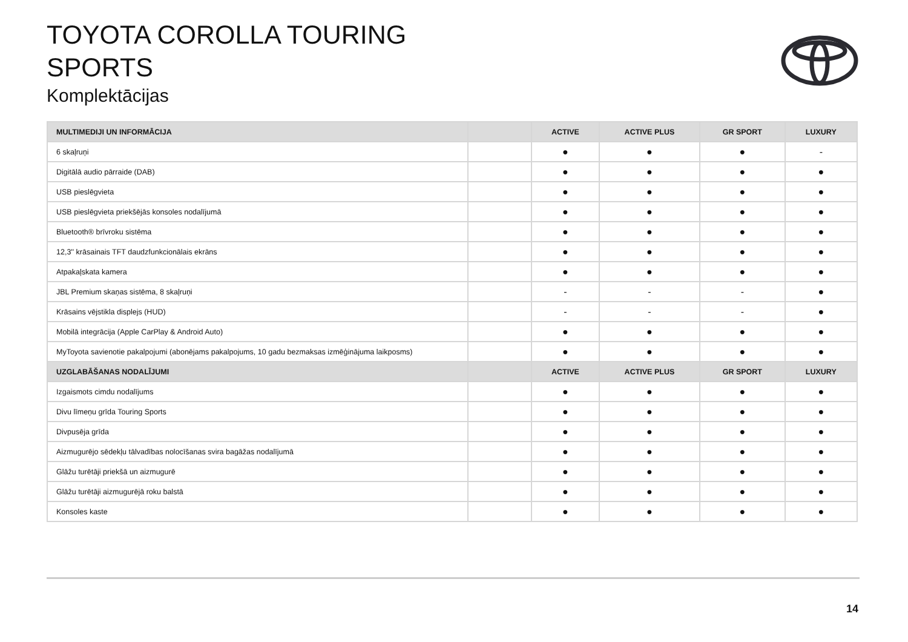TOYOTA COROLLA TOURING
SPORTS
Komplektācijas
| MULTIMEDIJI UN INFORMĀCIJA | | ACTIVE | ACTIVE PLUS | GR SPORT | LUXURY |
| --- | --- | --- | --- | --- | --- |
| 6 skaļruņi | | ● | ● | ● | - |
| Digitālā audio pārraide (DAB) | | ● | ● | ● | ● |
| USB pieslēgvieta | | ● | ● | ● | ● |
| USB pieslēgvieta priekšējās konsoles nodalījumā | | ● | ● | ● | ● |
| Bluetooth® brīvroku sistēma | | ● | ● | ● | ● |
| 12,3'' krāsainais TFT daudzfunkcionālais ekrāns | | ● | ● | ● | ● |
| Atpakaļskata kamera | | ● | ● | ● | ● |
| JBL Premium skaņas sistēma, 8 skaļruņi | | - | - | - | ● |
| Krāsains vējstikla displejs (HUD) | | - | - | - | ● |
| Mobilā integrācija (Apple CarPlay & Android Auto) | | ● | ● | ● | ● |
| MyToyota savienotie pakalpojumi (abonējams pakalpojums, 10 gadu bezmaksas izmēģinājuma laikposms) | | ● | ● | ● | ● |
| UZGLABĀŠANAS NODALĪJUMI | | ACTIVE | ACTIVE PLUS | GR SPORT | LUXURY |
| Izgaismots cimdu nodalījums | | ● | ● | ● | ● |
| Divu līmeņu grīda Touring Sports | | ● | ● | ● | ● |
| Divpusēja grīda | | ● | ● | ● | ● |
| Aizmugurējo sēdekļu tālvadības nolocīšanas svira bagāžas nodalījumā | | ● | ● | ● | ● |
| Glāžu turētāji priekšā un aizmugurē | | ● | ● | ● | ● |
| Glāžu turētāji aizmugurējā roku balstā | | ● | ● | ● | ● |
| Konsoles kaste | | ● | ● | ● | ● |
14